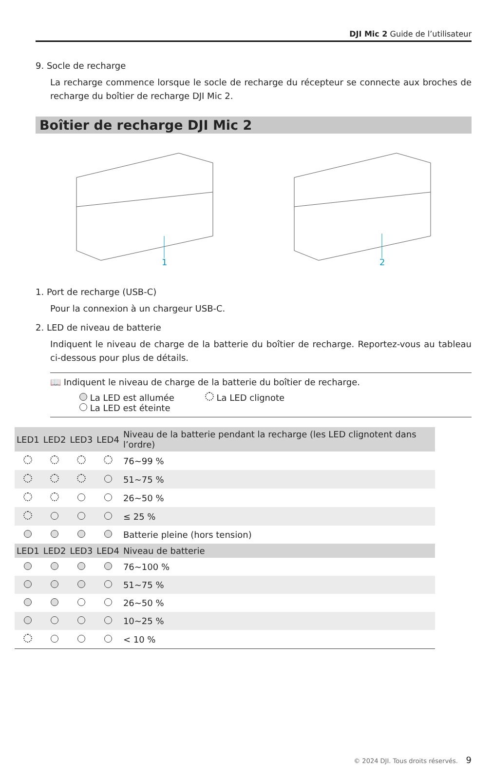DJI Mic 2 Guide de l’utilisateur
9. Socle de recharge
La recharge commence lorsque le socle de recharge du récepteur se connecte aux broches de recharge du boîtier de recharge DJI Mic 2.
Boîtier de recharge DJI Mic 2
1
2
1. Port de recharge (USB-C)
Pour la connexion à un chargeur USB-C.
2. LED de niveau de batterie
Indiquent le niveau de charge de la batterie du boîtier de recharge. Reportez-vous au tableau ci-dessous pour plus de détails.
📖 Indiquent le niveau de charge de la batterie du boîtier de recharge.
La LED est allumée La LED clignote
La LED est éteinte
| LED1 | LED2 | LED3 | LED4 | Niveau de la batterie pendant la recharge (les LED clignotent dans l’ordre) |
| --- | --- | --- | --- | --- |
| | | | | 76~99 % |
| | | | | 51~75 % |
| | | | | 26~50 % |
| | | | | ≤ 25 % |
| | | | | Batterie pleine (hors tension) |
| LED1 | LED2 | LED3 | LED4 | Niveau de batterie |
| | | | | 76~100 % |
| | | | | 51~75 % |
| | | | | 26~50 % |
| | | | | 10~25 % |
| | | | | < 10 % |
© 2024 DJI. Tous droits réservés. 9